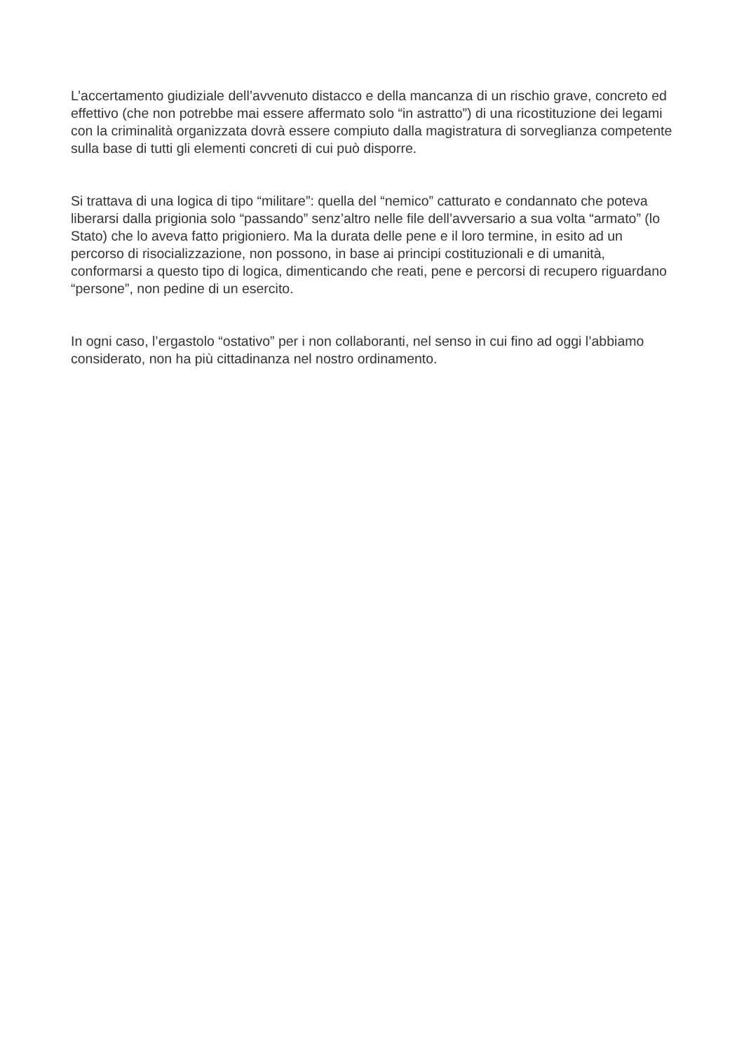L’accertamento giudiziale dell’avvenuto distacco e della mancanza di un rischio grave, concreto ed effettivo (che non potrebbe mai essere affermato solo “in astratto”) di una ricostituzione dei legami con la criminalità organizzata dovrà essere compiuto dalla magistratura di sorveglianza competente sulla base di tutti gli elementi concreti di cui può disporre.
Si trattava di una logica di tipo “militare”: quella del “nemico” catturato e condannato che poteva liberarsi dalla prigionia solo “passando” senz’altro nelle file dell’avversario a sua volta “armato” (lo Stato) che lo aveva fatto prigioniero. Ma la durata delle pene e il loro termine, in esito ad un percorso di risocializzazione, non possono, in base ai principi costituzionali e di umanità, conformarsi a questo tipo di logica, dimenticando che reati, pene e percorsi di recupero riguardano “persone”, non pedine di un esercito.
In ogni caso, l’ergastolo “ostativo” per i non collaboranti, nel senso in cui fino ad oggi l’abbiamo considerato, non ha più cittadinanza nel nostro ordinamento.